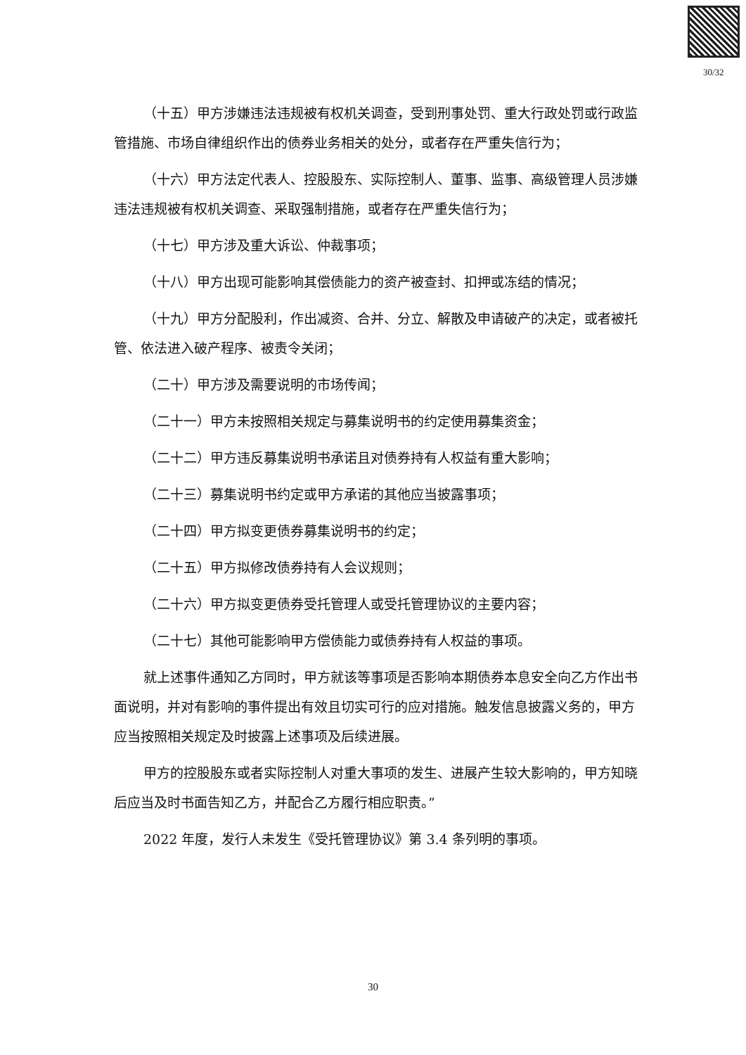30/32
（十五）甲方涉嫌违法违规被有权机关调查，受到刑事处罚、重大行政处罚或行政监管措施、市场自律组织作出的债券业务相关的处分，或者存在严重失信行为；
（十六）甲方法定代表人、控股股东、实际控制人、董事、监事、高级管理人员涉嫌违法违规被有权机关调查、采取强制措施，或者存在严重失信行为；
（十七）甲方涉及重大诉讼、仲裁事项；
（十八）甲方出现可能影响其偿债能力的资产被查封、扣押或冻结的情况；
（十九）甲方分配股利，作出减资、合并、分立、解散及申请破产的决定，或者被托管、依法进入破产程序、被责令关闭；
（二十）甲方涉及需要说明的市场传闻；
（二十一）甲方未按照相关规定与募集说明书的约定使用募集资金；
（二十二）甲方违反募集说明书承诺且对债券持有人权益有重大影响；
（二十三）募集说明书约定或甲方承诺的其他应当披露事项；
（二十四）甲方拟变更债券募集说明书的约定；
（二十五）甲方拟修改债券持有人会议规则；
（二十六）甲方拟变更债券受托管理人或受托管理协议的主要内容；
（二十七）其他可能影响甲方偿债能力或债券持有人权益的事项。
就上述事件通知乙方同时，甲方就该等事项是否影响本期债券本息安全向乙方作出书面说明，并对有影响的事件提出有效且切实可行的应对措施。触发信息披露义务的，甲方应当按照相关规定及时披露上述事项及后续进展。
甲方的控股股东或者实际控制人对重大事项的发生、进展产生较大影响的，甲方知晓后应当及时书面告知乙方，并配合乙方履行相应职责。”
2022 年度，发行人未发生《受托管理协议》第 3.4 条列明的事项。
30